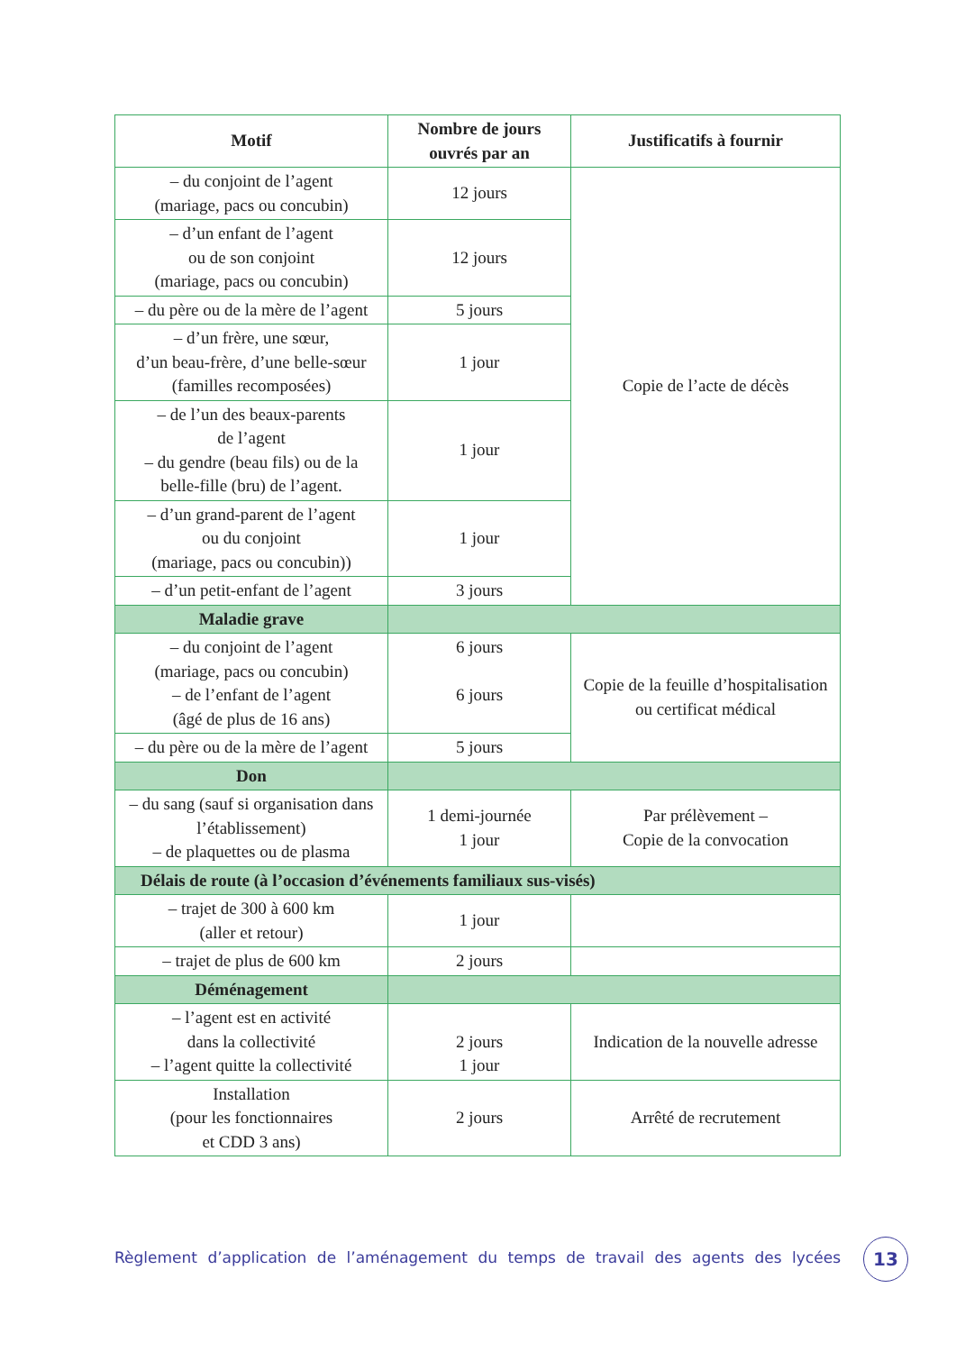| Motif | Nombre de jours ouvrés par an | Justificatifs à fournir |
| --- | --- | --- |
| – du conjoint de l’agent (mariage, pacs ou concubin) | 12 jours | Copie de l’acte de décès |
| – d’un enfant de l’agent ou de son conjoint (mariage, pacs ou concubin) | 12 jours | |
| – du père ou de la mère de l’agent | 5 jours | |
| – d’un frère, une sœur, d’un beau-frère, d’une belle-sœur (familles recomposées) | 1 jour | |
| – de l’un des beaux-parents de l’agent – du gendre (beau fils) ou de la belle-fille (bru) de l’agent. | 1 jour | |
| – d’un grand-parent de l’agent ou du conjoint (mariage, pacs ou concubin)) | 1 jour | |
| – d’un petit-enfant de l’agent | 3 jours | |
| Maladie grave | | |
| – du conjoint de l’agent (mariage, pacs ou concubin) – de l’enfant de l’agent (âgé de plus de 16 ans) | 6 jours 6 jours | Copie de la feuille d’hospitalisation ou certificat médical |
| – du père ou de la mère de l’agent | 5 jours | |
| Don | | |
| – du sang (sauf si organisation dans l’établissement) – de plaquettes ou de plasma | 1 demi-journée 1 jour | Par prélèvement – Copie de la convocation |
| Délais de route (à l’occasion d’événements familiaux sus-visés) | | |
| – trajet de 300 à 600 km (aller et retour) | 1 jour | |
| – trajet de plus de 600 km | 2 jours | |
| Déménagement | | |
| – l’agent est en activité dans la collectivité – l’agent quitte la collectivité | 2 jours 1 jour | Indication de la nouvelle adresse |
| Installation (pour les fonctionnaires et CDD 3 ans) | 2 jours | Arrêté de recrutement |
Règlement d’application de l’aménagement du temps de travail des agents des lycées
13